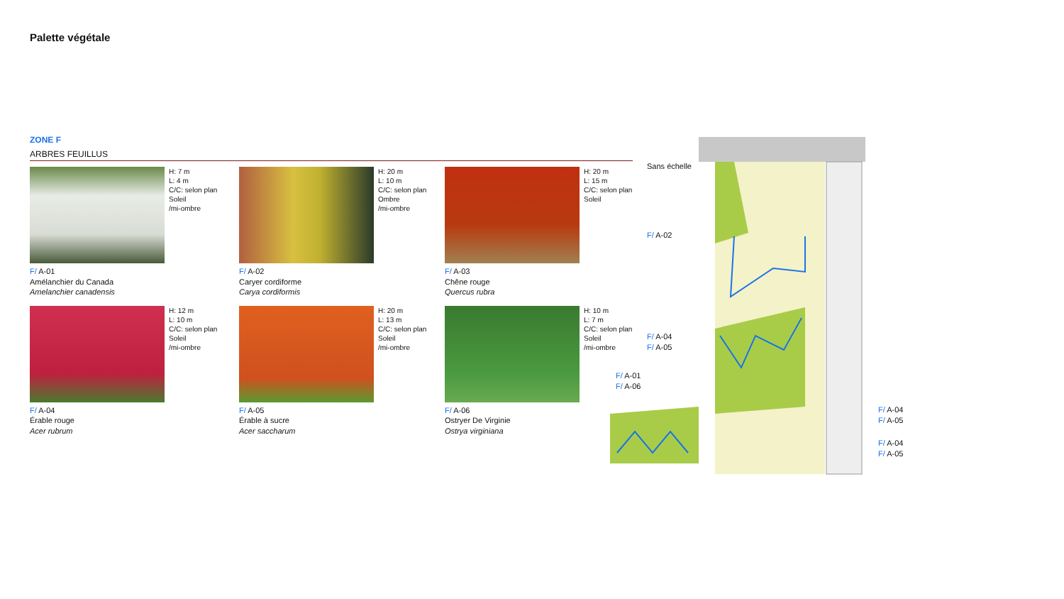Palette végétale
ZONE F
ARBRES FEUILLUS
H: 7 m
L: 4 m
C/C: selon plan
Soleil
/mi-ombre
F/ A-01
Amélanchier du Canada
Amelanchier canadensis
H: 20 m
L: 10 m
C/C: selon plan
Ombre
/mi-ombre
F/ A-02
Caryer cordiforme
Carya cordiformis
H: 20 m
L: 15 m
C/C: selon plan
Soleil
F/ A-03
Chêne rouge
Quercus rubra
H: 12 m
L: 10 m
C/C: selon plan
Soleil
/mi-ombre
F/ A-04
Érable rouge
Acer rubrum
H: 20 m
L: 13 m
C/C: selon plan
Soleil
/mi-ombre
F/ A-05
Érable à sucre
Acer saccharum
H: 10 m
L: 7 m
C/C: selon plan
Soleil
/mi-ombre
F/ A-06
Ostryer De Virginie
Ostrya virginiana
Sans échelle
F/ A-02
F/ A-04
F/ A-05
F/ A-01
F/ A-06
F/ A-04
F/ A-05
F/ A-04
F/ A-05